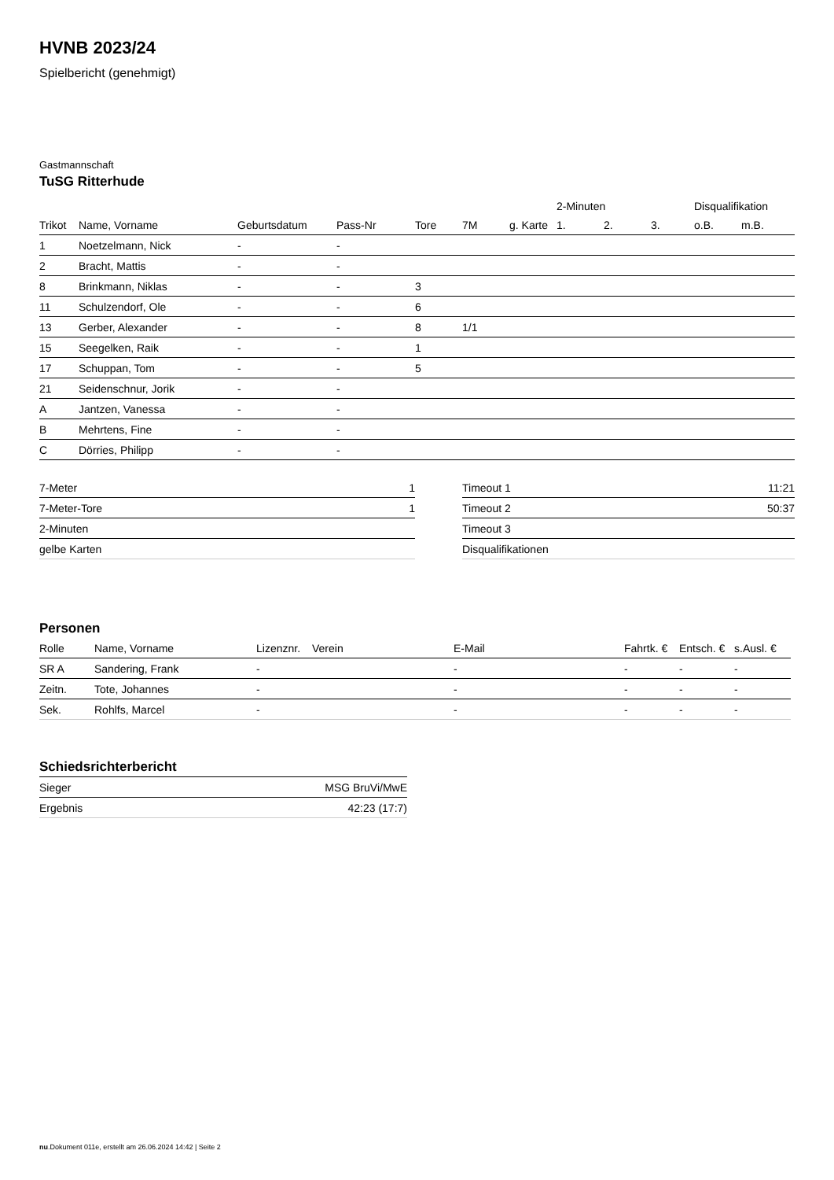HVNB 2023/24
Spielbericht (genehmigt)
Gastmannschaft
TuSG Ritterhude
| | | | | | | | 2-Minuten | | | Disqualifikation | |
| --- | --- | --- | --- | --- | --- | --- | --- | --- | --- | --- | --- |
| Trikot | Name, Vorname | Geburtsdatum | Pass-Nr | Tore | 7M | g. Karte | 1. | 2. | 3. | o.B. | m.B. |
| 1 | Noetzelmann, Nick | - | - | | | | | | | | |
| 2 | Bracht, Mattis | - | - | | | | | | | | |
| 8 | Brinkmann, Niklas | - | - | 3 | | | | | | | |
| 11 | Schulzendorf, Ole | - | - | 6 | | | | | | | |
| 13 | Gerber, Alexander | - | - | 8 | 1/1 | | | | | | |
| 15 | Seegelken, Raik | - | - | 1 | | | | | | | |
| 17 | Schuppan, Tom | - | - | 5 | | | | | | | |
| 21 | Seidenschnur, Jorik | - | - | | | | | | | | |
| A | Jantzen, Vanessa | - | - | | | | | | | | |
| B | Mehrtens, Fine | - | - | | | | | | | | |
| C | Dörries, Philipp | - | - | | | | | | | | |
| 7-Meter | 1 |
| 7-Meter-Tore | 1 |
| 2-Minuten | |
| gelbe Karten | |
| Timeout 1 | 11:21 |
| Timeout 2 | 50:37 |
| Timeout 3 | |
| Disqualifikationen | |
Personen
| Rolle | Name, Vorname | Lizenznr. | Verein | E-Mail | Fahrtk. € | Entsch. € | s.Ausl. € |
| --- | --- | --- | --- | --- | --- | --- | --- |
| SR A | Sandering, Frank | - | | - | - | - | - |
| Zeitn. | Tote, Johannes | - | | - | - | - | - |
| Sek. | Rohlfs, Marcel | - | | - | - | - | - |
Schiedsrichterbericht
| Sieger | MSG BruVi/MwE |
| Ergebnis | 42:23 (17:7) |
nu.Dokument 011e, erstellt am 26.06.2024 14:42 | Seite 2